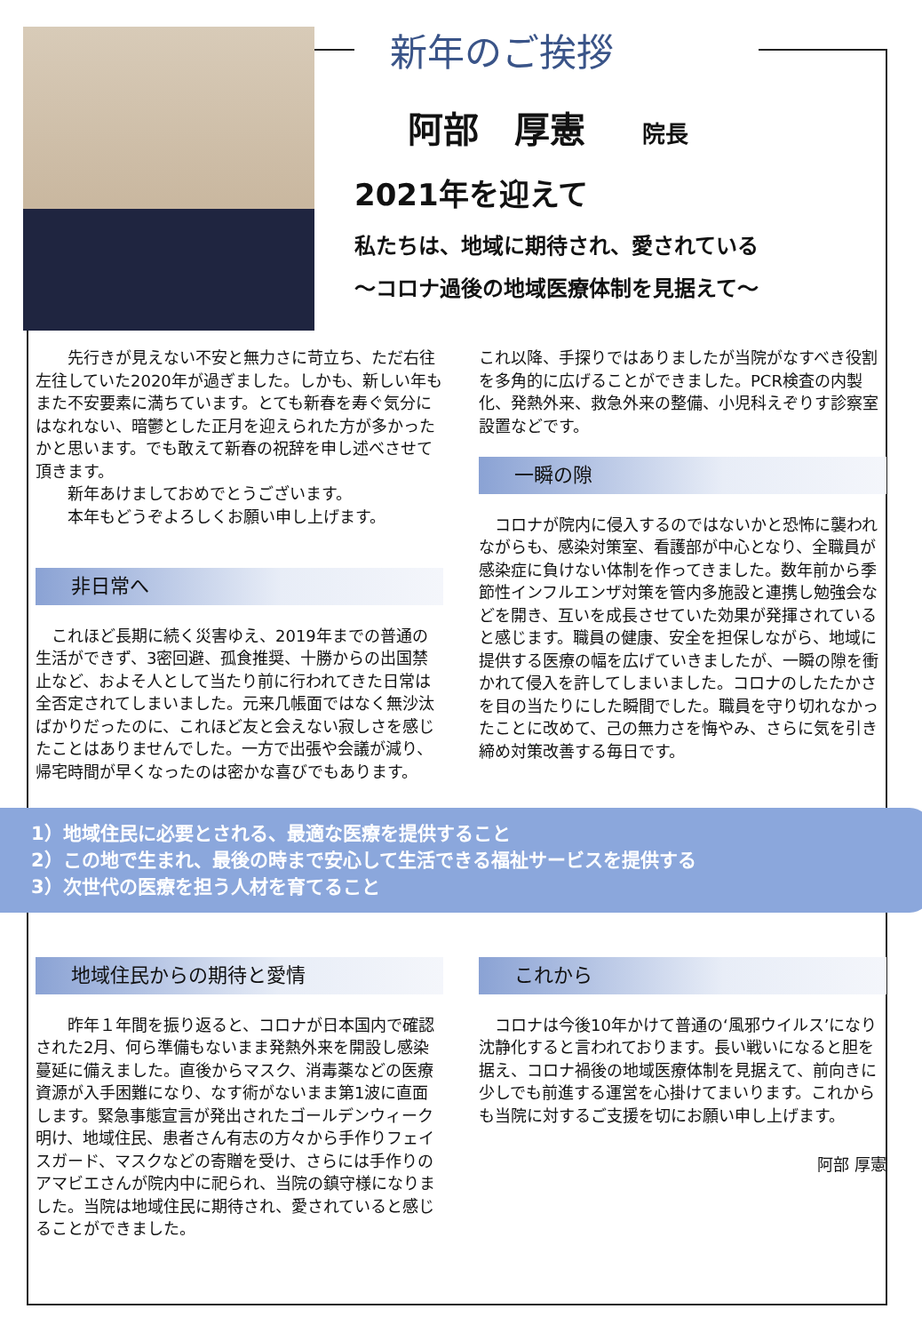新年のご挨拶
阿部　厚憲 院長
2021年を迎えて
私たちは、地域に期待され、愛されている
～コロナ過後の地域医療体制を見据えて～
　　先行きが見えない不安と無力さに苛立ち、ただ右往左往していた2020年が過ぎました。しかも、新しい年もまた不安要素に満ちています。とても新春を寿ぐ気分にはなれない、暗鬱とした正月を迎えられた方が多かったかと思います。でも敢えて新春の祝辞を申し述べさせて頂きます。
　　新年あけましておめでとうございます。
　　本年もどうぞよろしくお願い申し上げます。
非日常へ
　これほど長期に続く災害ゆえ、2019年までの普通の生活ができず、3密回避、孤食推奨、十勝からの出国禁止など、およそ人として当たり前に行われてきた日常は全否定されてしまいました。元来几帳面ではなく無沙汰ばかりだったのに、これほど友と会えない寂しさを感じたことはありませんでした。一方で出張や会議が減り、帰宅時間が早くなったのは密かな喜びでもあります。
これ以降、手探りではありましたが当院がなすべき役割を多角的に広げることができました。PCR検査の内製化、発熱外来、救急外来の整備、小児科えぞりす診察室設置などです。
一瞬の隙
　コロナが院内に侵入するのではないかと恐怖に襲われながらも、感染対策室、看護部が中心となり、全職員が感染症に負けない体制を作ってきました。数年前から季節性インフルエンザ対策を管内多施設と連携し勉強会などを開き、互いを成長させていた効果が発揮されていると感じます。職員の健康、安全を担保しながら、地域に提供する医療の幅を広げていきましたが、一瞬の隙を衝かれて侵入を許してしまいました。コロナのしたたかさを目の当たりにした瞬間でした。職員を守り切れなかったことに改めて、己の無力さを悔やみ、さらに気を引き締め対策改善する毎日です。
1）地域住民に必要とされる、最適な医療を提供すること
2）この地で生まれ、最後の時まで安心して生活できる福祉サービスを提供する
3）次世代の医療を担う人材を育てること
地域住民からの期待と愛情
　　昨年１年間を振り返ると、コロナが日本国内で確認された2月、何ら準備もないまま発熱外来を開設し感染蔓延に備えました。直後からマスク、消毒薬などの医療資源が入手困難になり、なす術がないまま第1波に直面します。緊急事態宣言が発出されたゴールデンウィーク明け、地域住民、患者さん有志の方々から手作りフェイスガード、マスクなどの寄贈を受け、さらには手作りのアマビエさんが院内中に祀られ、当院の鎮守様になりました。当院は地域住民に期待され、愛されていると感じることができました。
これから
　コロナは今後10年かけて普通の‘風邪ウイルス’になり沈静化すると言われております。長い戦いになると胆を据え、コロナ禍後の地域医療体制を見据えて、前向きに少しでも前進する運営を心掛けてまいります。これからも当院に対するご支援を切にお願い申し上げます。
阿部 厚憲